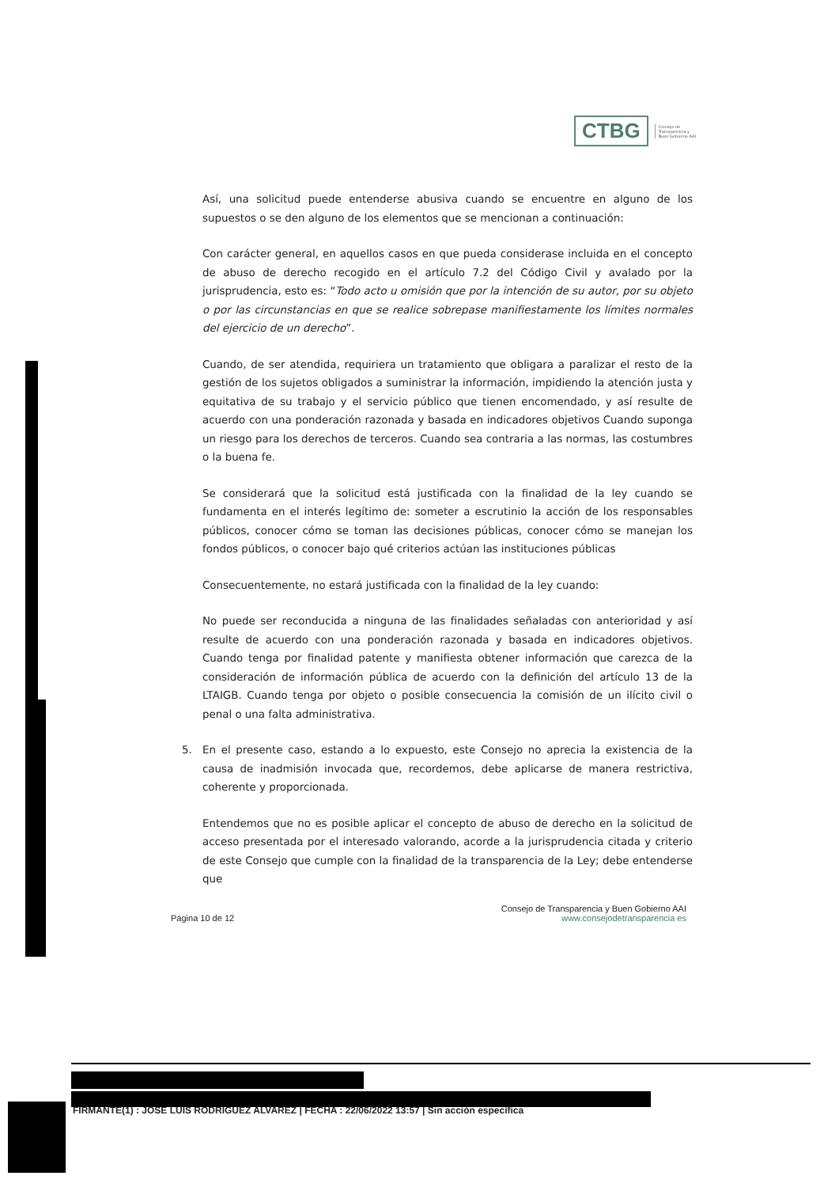CTBG
Consejo de
Transparencia y
Buen Gobierno AAI
Así, una solicitud puede entenderse abusiva cuando se encuentre en alguno de los supuestos o se den alguno de los elementos que se mencionan a continuación:
Con carácter general, en aquellos casos en que pueda considerase incluida en el concepto de abuso de derecho recogido en el artículo 7.2 del Código Civil y avalado por la jurisprudencia, esto es: “Todo acto u omisión que por la intención de su autor, por su objeto o por las circunstancias en que se realice sobrepase manifiestamente los límites normales del ejercicio de un derecho”.
Cuando, de ser atendida, requiriera un tratamiento que obligara a paralizar el resto de la gestión de los sujetos obligados a suministrar la información, impidiendo la atención justa y equitativa de su trabajo y el servicio público que tienen encomendado, y así resulte de acuerdo con una ponderación razonada y basada en indicadores objetivos Cuando suponga un riesgo para los derechos de terceros. Cuando sea contraria a las normas, las costumbres o la buena fe.
Se considerará que la solicitud está justificada con la finalidad de la ley cuando se fundamenta en el interés legítimo de: someter a escrutinio la acción de los responsables públicos, conocer cómo se toman las decisiones públicas, conocer cómo se manejan los fondos públicos, o conocer bajo qué criterios actúan las instituciones públicas
Consecuentemente, no estará justificada con la finalidad de la ley cuando:
No puede ser reconducida a ninguna de las finalidades señaladas con anterioridad y así resulte de acuerdo con una ponderación razonada y basada en indicadores objetivos. Cuando tenga por finalidad patente y manifiesta obtener información que carezca de la consideración de información pública de acuerdo con la definición del artículo 13 de la LTAIGB. Cuando tenga por objeto o posible consecuencia la comisión de un ilícito civil o penal o una falta administrativa.
5. En el presente caso, estando a lo expuesto, este Consejo no aprecia la existencia de la causa de inadmisión invocada que, recordemos, debe aplicarse de manera restrictiva, coherente y proporcionada.
Entendemos que no es posible aplicar el concepto de abuso de derecho en la solicitud de acceso presentada por el interesado valorando, acorde a la jurisprudencia citada y criterio de este Consejo que cumple con la finalidad de la transparencia de la Ley; debe entenderse que
Página 10 de 12
Consejo de Transparencia y Buen Gobierno AAI
www.consejodetransparencia es
FIRMANTE(1) : JOSE LUIS RODRIGUEZ ALVAREZ | FECHA : 22/06/2022 13:57 | Sin acción específica